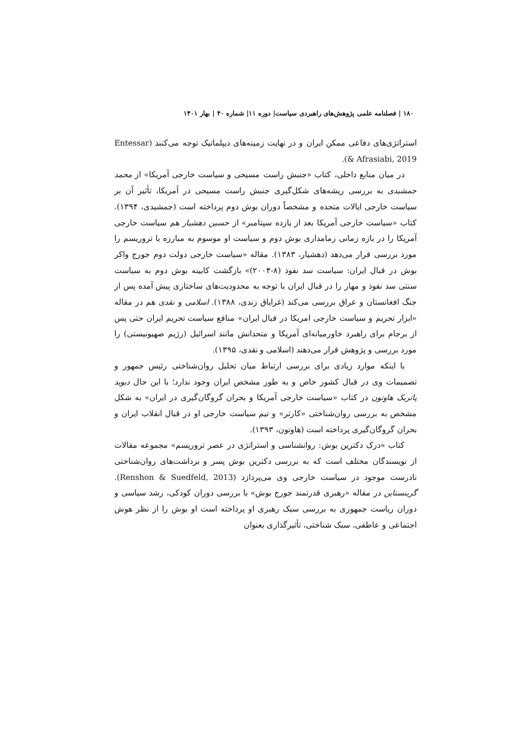۱۸۰ | فصلنامه علمی پژوهش‌های راهبردی سیاست| دوره ۱۱| شماره ۴۰ | بهار ۱۴۰۱
استراتژی‌های دفاعی ممکن ایران و در نهایت زمینه‌های دیپلماتیک توجه می‌کنند (Entessar & Afrasiabi, 2019).
در میان منابع داخلی، کتاب «جنبش راست مسیحی و سیاست خارجی آمریکا» از محمد جمشیدی به بررسی ریشه‌های شکل‌گیری جنبش راست مسیحی در آمریکا، تأثیر آن بر سیاست خارجی ایالات متحده و مشخصاً دوران بوش دوم پرداخته است (جمشیدی، ۱۳۹۴). کتاب «سیاست خارجی آمریکا بعد از یازده سپتامبر» از حسین دهشیار هم سیاست خارجی آمریکا را در بازه زمانی زمامداری بوش دوم و سیاست او موسوم به مبارزه با تروریسم را مورد بررسی قرار می‌دهد (دهشیار، ۱۳۸۳). مقاله «سیاست خارجی دولت دوم جورج واکر بوش در قبال ایران: سیاست سد نفوذ (۸-۲۰۰۴)» بازگشت کابینه بوش دوم به سیاست سنتی سد نفوذ و مهار را در قبال ایران با توجه به محدودیت‌های ساختاری پیش آمده پس از جنگ افغانستان و عراق بررسی می‌کند (غرایاق زندی، ۱۳۸۸). اسلامی و نقدی هم در مقاله «ابزار تحریم و سیاست خارجی امریکا در قبال ایران» منافع سیاست تحریم ایران حتی پس از برجام برای راهبرد خاورمیانه‌ای آمریکا و متحدانش مانند اسرائیل (رژیم صهیونیستی) را مورد بررسی و پژوهش قرار می‌دهند (اسلامی و نقدی، ۱۳۹۵).
با اینکه موارد زیادی برای بررسی ارتباط میان تحلیل روان‌شناختی رئیس جمهور و تصمیمات وی در قبال کشور خاص و به طور مشخص ایران وجود ندارد؛ با این حال دیوید پاتریک هاوتون در کتاب «سیاست خارجی آمریکا و بحران گروگان‌گیری در ایران» به شکل مشخص به بررسی روان‌شناختی «کارتر» و تیم سیاست خارجی او در قبال انقلاب ایران و بحران گروگان‌گیری پرداخته است (هاوتون، ۱۳۹۳).
کتاب «درک دکترین بوش: روانشناسی و استراتژی در عصر تروریسم» مجموعه مقالات از نویسندگان مختلف است که به بررسی دکترین بوش پسر و برداشت‌های روان‌شناختی نادرست موجود در سیاست خارجی وی می‌پردازد (Renshon & Suedfeld, 2013). گرینستاین در مقاله «رهبری قدرتمند جورج بوش» با بررسی دوران کودکی، رشد سیاسی و دوران ریاست جمهوری به بررسی سبک رهبری او پرداخته است او بوش را از نظر هوش اجتماعی و عاطفی، سبک شناختی، تأثیرگذاری بعنوان